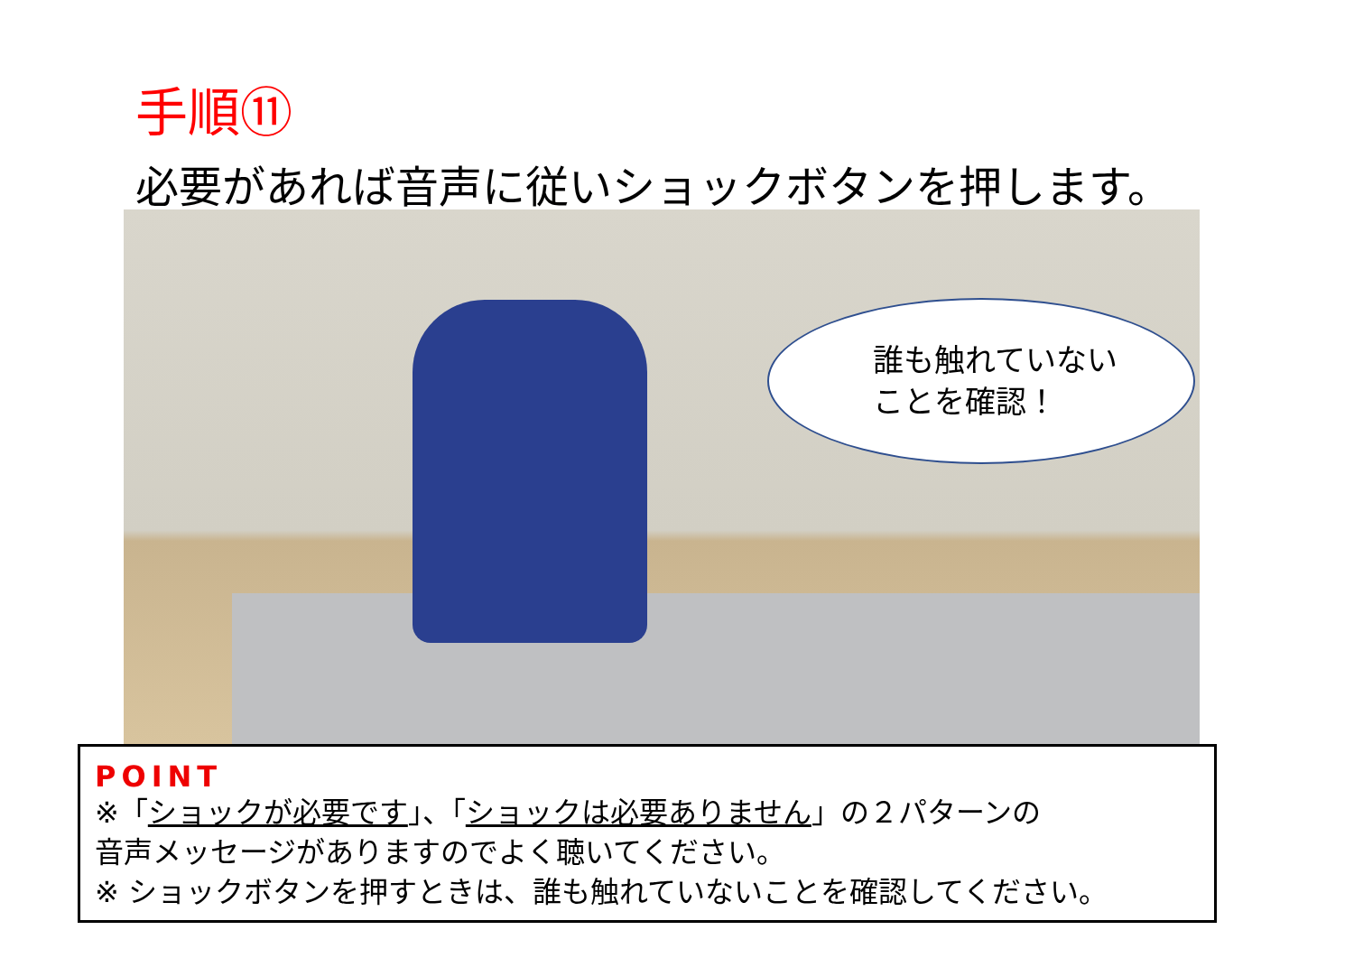手順⑪
必要があれば音声に従いショックボタンを押します。
誰も触れていない
ことを確認！
POINT
※「ショックが必要です」、「ショックは必要ありません」の２パターンの
音声メッセージがありますのでよく聴いてください。
※ ショックボタンを押すときは、誰も触れていないことを確認してください。